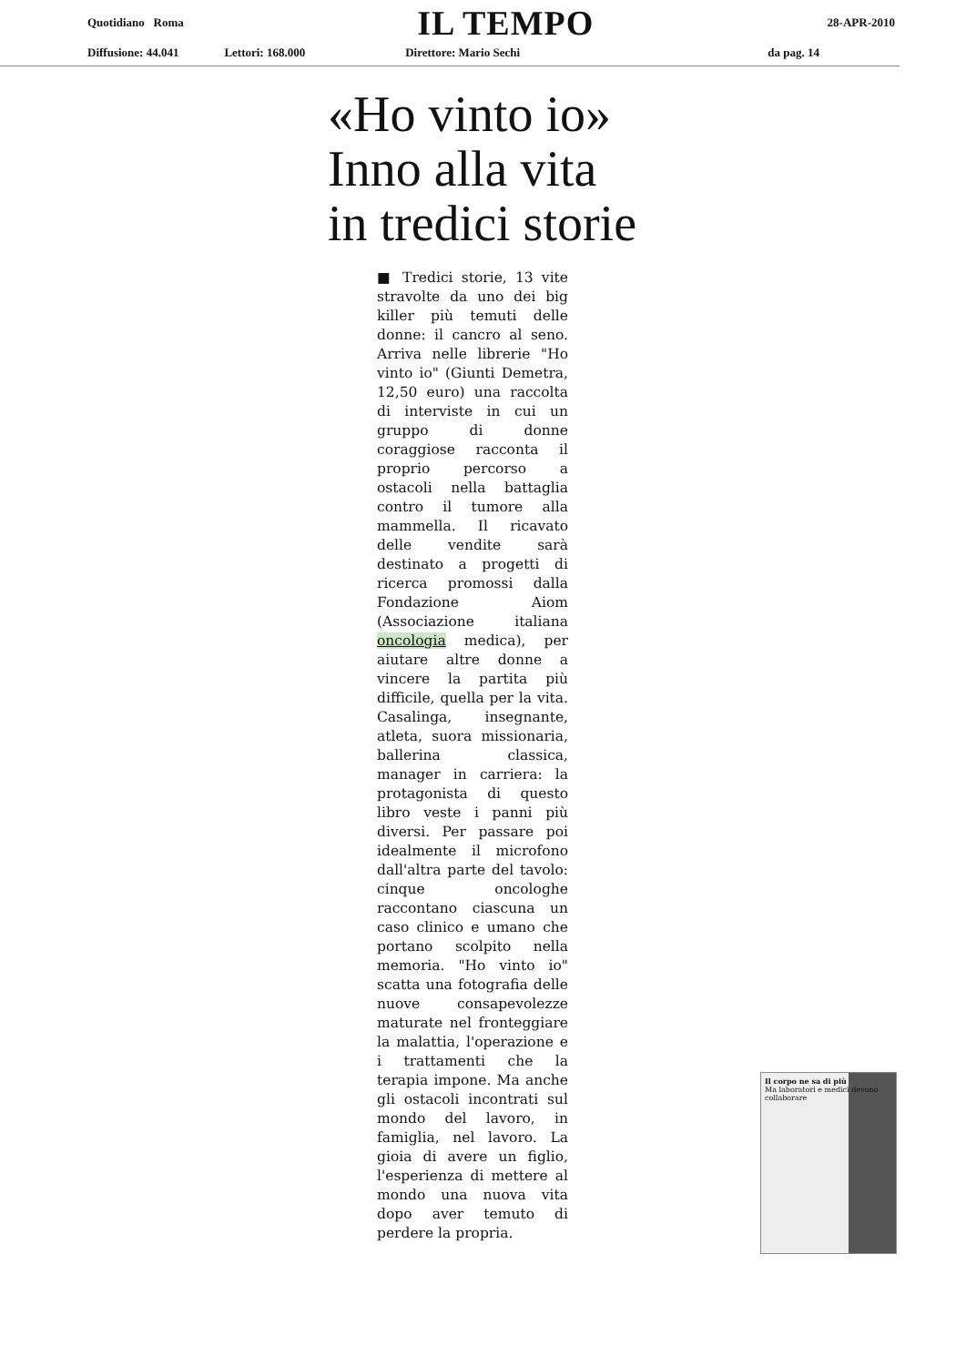Quotidiano Roma IL TEMPO 28-APR-2010
Diffusione: 44.041 Lettori: 168.000 Direttore: Mario Sechi da pag. 14
«Ho vinto io»
Inno alla vita
in tredici storie
■ Tredici storie, 13 vite stravolte da uno dei big killer più temuti delle donne: il cancro al seno. Arriva nelle librerie "Ho vinto io" (Giunti Demetra, 12,50 euro) una raccolta di interviste in cui un gruppo di donne coraggiose racconta il proprio percorso a ostacoli nella battaglia contro il tumore alla mammella. Il ricavato delle vendite sarà destinato a progetti di ricerca promossi dalla Fondazione Aiom (Associazione italiana oncologia medica), per aiutare altre donne a vincere la partita più difficile, quella per la vita. Casalinga, insegnante, atleta, suora missionaria, ballerina classica, manager in carriera: la protagonista di questo libro veste i panni più diversi. Per passare poi idealmente il microfono dall'altra parte del tavolo: cinque oncologhe raccontano ciascuna un caso clinico e umano che portano scolpito nella memoria. "Ho vinto io" scatta una fotografia delle nuove consapevolezze maturate nel fronteggiare la malattia, l'operazione e i trattamenti che la terapia impone. Ma anche gli ostacoli incontrati sul mondo del lavoro, in famiglia, nel lavoro. La gioia di avere un figlio, l'esperienza di mettere al mondo una nuova vita dopo aver temuto di perdere la propria.
Il corpo ne sa di più
Ma laboratori e medici devono collaborare